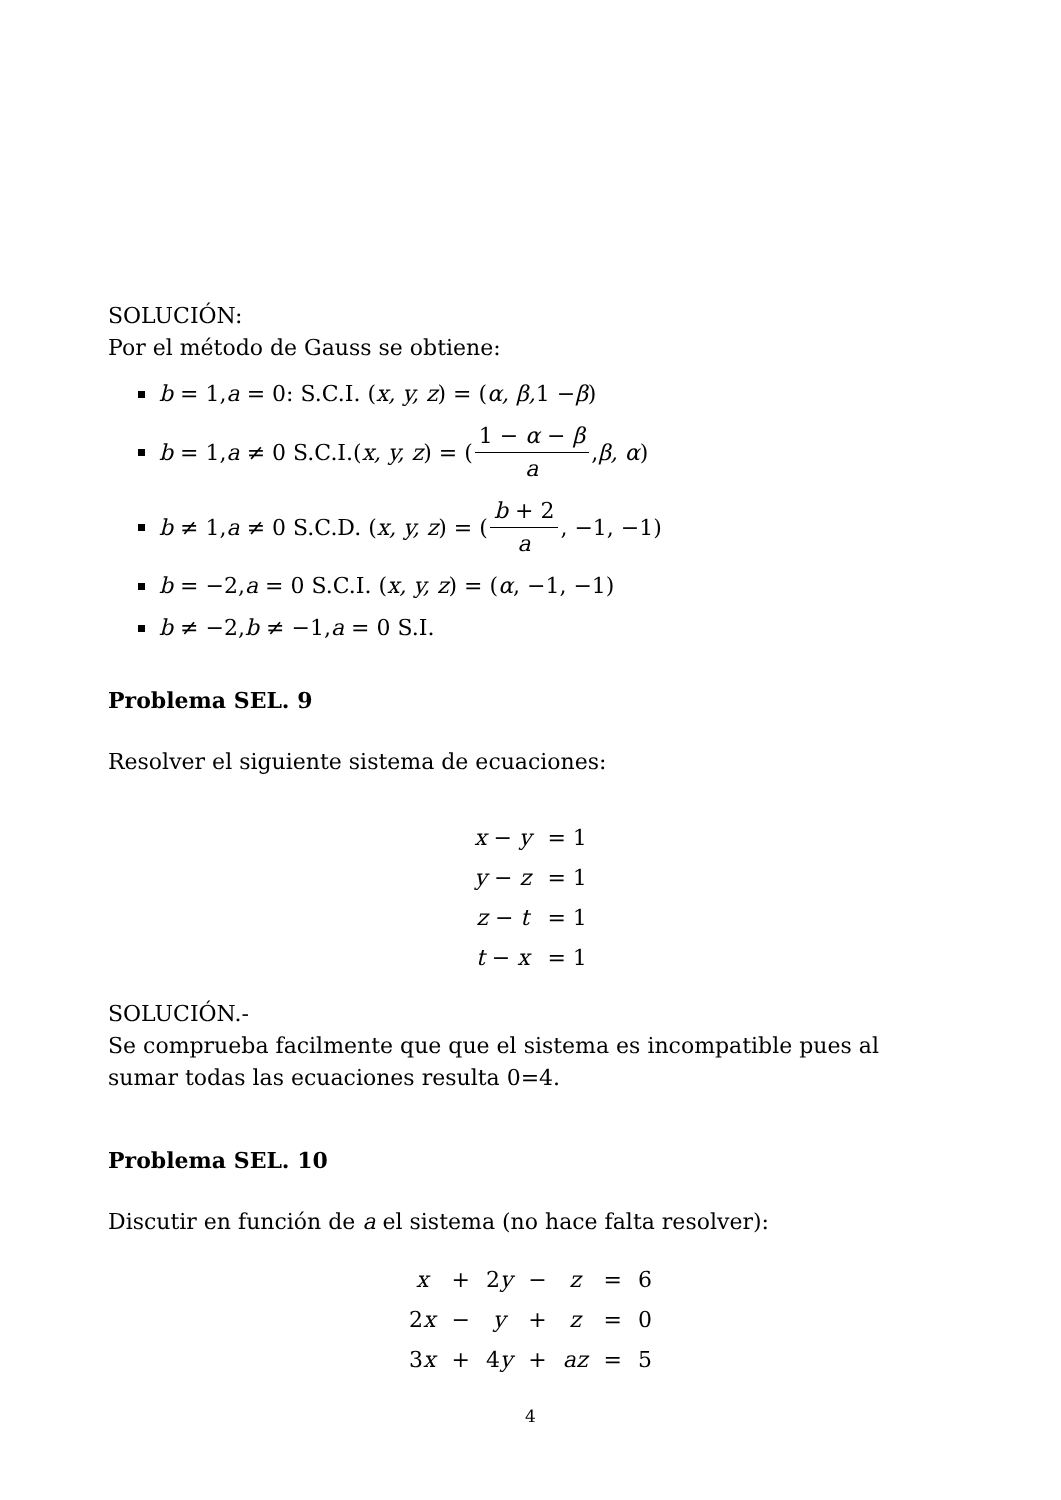SOLUCIÓN:
Por el método de Gauss se obtiene:
b = 1, a = 0: S.C.I. (x, y, z) = (α, β, 1 − β)
b = 1, a ≠ 0 S.C.I.(x, y, z) = (1 − α − β a, β, α)
b ≠ 1, a ≠ 0 S.C.D. (x, y, z) = (b + 2 a, −1, −1)
b = −2, a = 0 S.C.I. (x, y, z) = (α, −1, −1)
b ≠ −2, b ≠ −1, a = 0 S.I.
Problema SEL. 9
Resolver el siguiente sistema de ecuaciones:
| x − y | = 1 |
| y − z | = 1 |
| z − t | = 1 |
| t − x | = 1 |
SOLUCIÓN.-
Se comprueba facilmente que que el sistema es incompatible pues al sumar todas las ecuaciones resulta 0=4.
Problema SEL. 10
Discutir en función de a el sistema (no hace falta resolver):
| x | + | 2 y | − | z | = | 6 |
| 2 x | − | y | + | z | = | 0 |
| 3 x | + | 4 y | + | az | = | 5 |
4